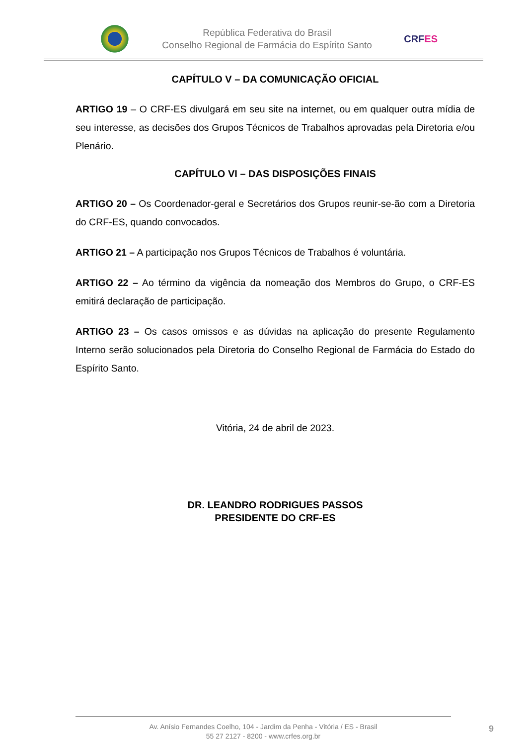República Federativa do Brasil
Conselho Regional de Farmácia do Espírito Santo
CRFES
CAPÍTULO V – DA COMUNICAÇÃO OFICIAL
ARTIGO 19 – O CRF-ES divulgará em seu site na internet, ou em qualquer outra mídia de seu interesse, as decisões dos Grupos Técnicos de Trabalhos aprovadas pela Diretoria e/ou Plenário.
CAPÍTULO VI – DAS DISPOSIÇÕES FINAIS
ARTIGO 20 – Os Coordenador-geral e Secretários dos Grupos reunir-se-ão com a Diretoria do CRF-ES, quando convocados.
ARTIGO 21 – A participação nos Grupos Técnicos de Trabalhos é voluntária.
ARTIGO 22 – Ao término da vigência da nomeação dos Membros do Grupo, o CRF-ES emitirá declaração de participação.
ARTIGO 23 – Os casos omissos e as dúvidas na aplicação do presente Regulamento Interno serão solucionados pela Diretoria do Conselho Regional de Farmácia do Estado do Espírito Santo.
Vitória, 24 de abril de 2023.
DR. LEANDRO RODRIGUES PASSOS
PRESIDENTE DO CRF-ES
Av. Anísio Fernandes Coelho, 104 - Jardim da Penha - Vitória / ES - Brasil
55 27 2127 - 8200 - www.crfes.org.br
9